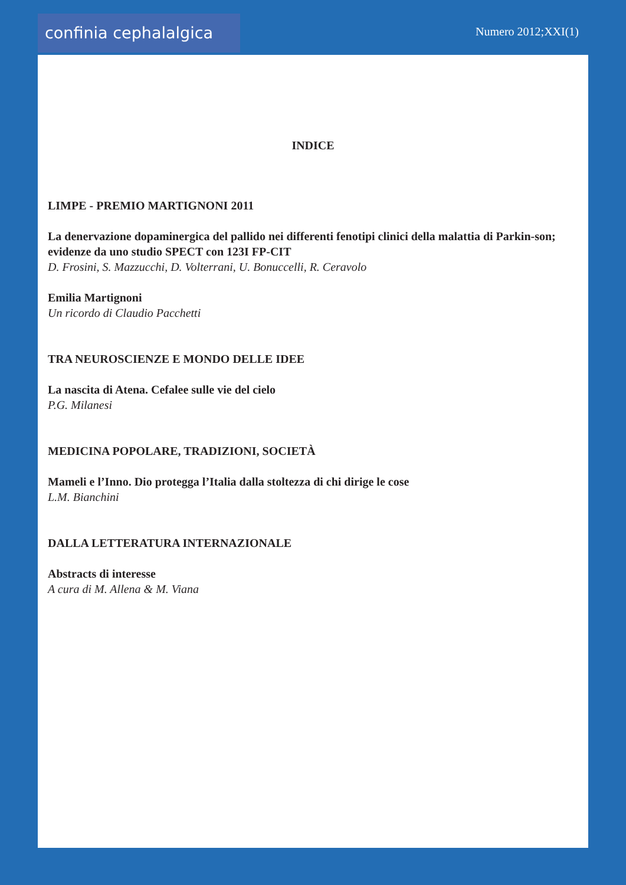confinia cephalalgica Numero 2012;XXI(1)
INDICE
LIMPE - PREMIO MARTIGNONI 2011
La denervazione dopaminergica del pallido nei differenti fenotipi clinici della malattia di Parkin-son; evidenze da uno studio SPECT con 123I FP-CIT
D. Frosini, S. Mazzucchi, D. Volterrani, U. Bonuccelli, R. Ceravolo
Emilia Martignoni
Un ricordo di Claudio Pacchetti
TRA NEUROSCIENZE E MONDO DELLE IDEE
La nascita di Atena. Cefalee sulle vie del cielo
P.G. Milanesi
MEDICINA POPOLARE, TRADIZIONI, SOCIETÀ
Mameli e l’Inno. Dio protegga l’Italia dalla stoltezza di chi dirige le cose
L.M. Bianchini
DALLA LETTERATURA INTERNAZIONALE
Abstracts di interesse
A cura di M. Allena & M. Viana